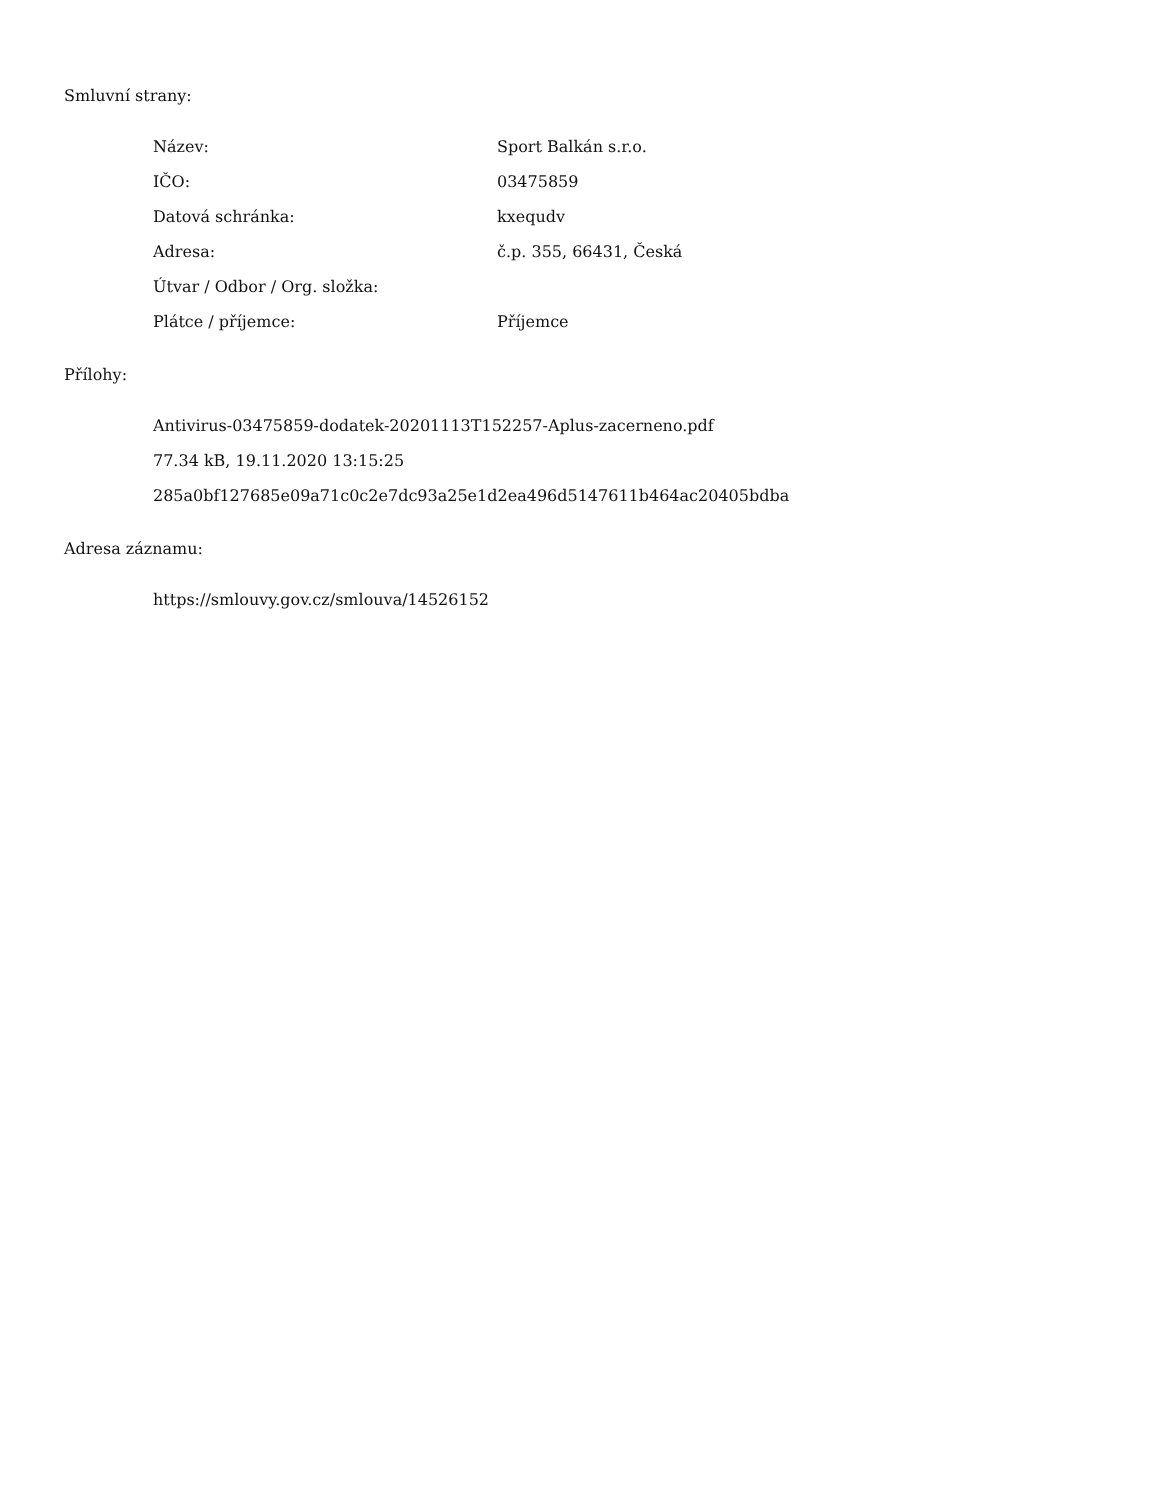Smluvní strany:
| Název: | Sport Balkán s.r.o. |
| IČO: | 03475859 |
| Datová schránka: | kxequdv |
| Adresa: | č.p. 355, 66431, Česká |
| Útvar / Odbor / Org. složka: | |
| Plátce / příjemce: | Příjemce |
Přílohy:
Antivirus-03475859-dodatek-20201113T152257-Aplus-zacerneno.pdf
77.34 kB, 19.11.2020 13:15:25
285a0bf127685e09a71c0c2e7dc93a25e1d2ea496d5147611b464ac20405bdba
Adresa záznamu:
https://smlouvy.gov.cz/smlouva/14526152